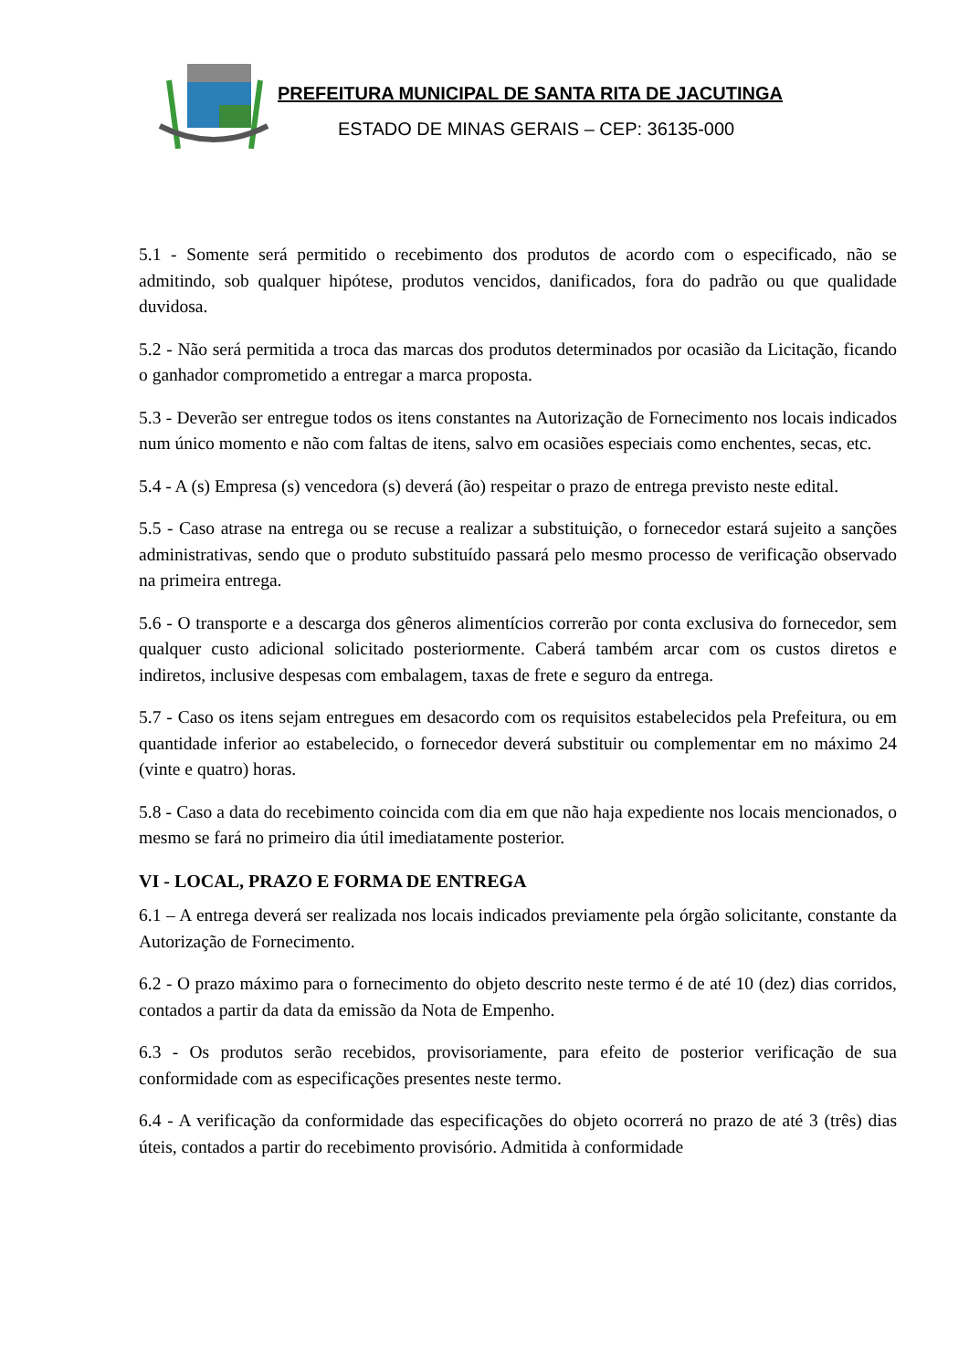PREFEITURA MUNICIPAL DE SANTA RITA DE JACUTINGA
ESTADO DE MINAS GERAIS – CEP: 36135-000
5.1 - Somente será permitido o recebimento dos produtos de acordo com o especificado, não se admitindo, sob qualquer hipótese, produtos vencidos, danificados, fora do padrão ou que qualidade duvidosa.
5.2 - Não será permitida a troca das marcas dos produtos determinados por ocasião da Licitação, ficando o ganhador comprometido a entregar a marca proposta.
5.3 - Deverão ser entregue todos os itens constantes na Autorização de Fornecimento nos locais indicados num único momento e não com faltas de itens, salvo em ocasiões especiais como enchentes, secas, etc.
5.4 - A (s) Empresa (s) vencedora (s) deverá (ão) respeitar o prazo de entrega previsto neste edital.
5.5 - Caso atrase na entrega ou se recuse a realizar a substituição, o fornecedor estará sujeito a sanções administrativas, sendo que o produto substituído passará pelo mesmo processo de verificação observado na primeira entrega.
5.6 - O transporte e a descarga dos gêneros alimentícios correrão por conta exclusiva do fornecedor, sem qualquer custo adicional solicitado posteriormente. Caberá também arcar com os custos diretos e indiretos, inclusive despesas com embalagem, taxas de frete e seguro da entrega.
5.7 - Caso os itens sejam entregues em desacordo com os requisitos estabelecidos pela Prefeitura, ou em quantidade inferior ao estabelecido, o fornecedor deverá substituir ou complementar em no máximo 24 (vinte e quatro) horas.
5.8 - Caso a data do recebimento coincida com dia em que não haja expediente nos locais mencionados, o mesmo se fará no primeiro dia útil imediatamente posterior.
VI - LOCAL, PRAZO E FORMA DE ENTREGA
6.1 – A entrega deverá ser realizada nos locais indicados previamente pela órgão solicitante, constante da Autorização de Fornecimento.
6.2 - O prazo máximo para o fornecimento do objeto descrito neste termo é de até 10 (dez) dias corridos, contados a partir da data da emissão da Nota de Empenho.
6.3 - Os produtos serão recebidos, provisoriamente, para efeito de posterior verificação de sua conformidade com as especificações presentes neste termo.
6.4 - A verificação da conformidade das especificações do objeto ocorrerá no prazo de até 3 (três) dias úteis, contados a partir do recebimento provisório. Admitida à conformidade